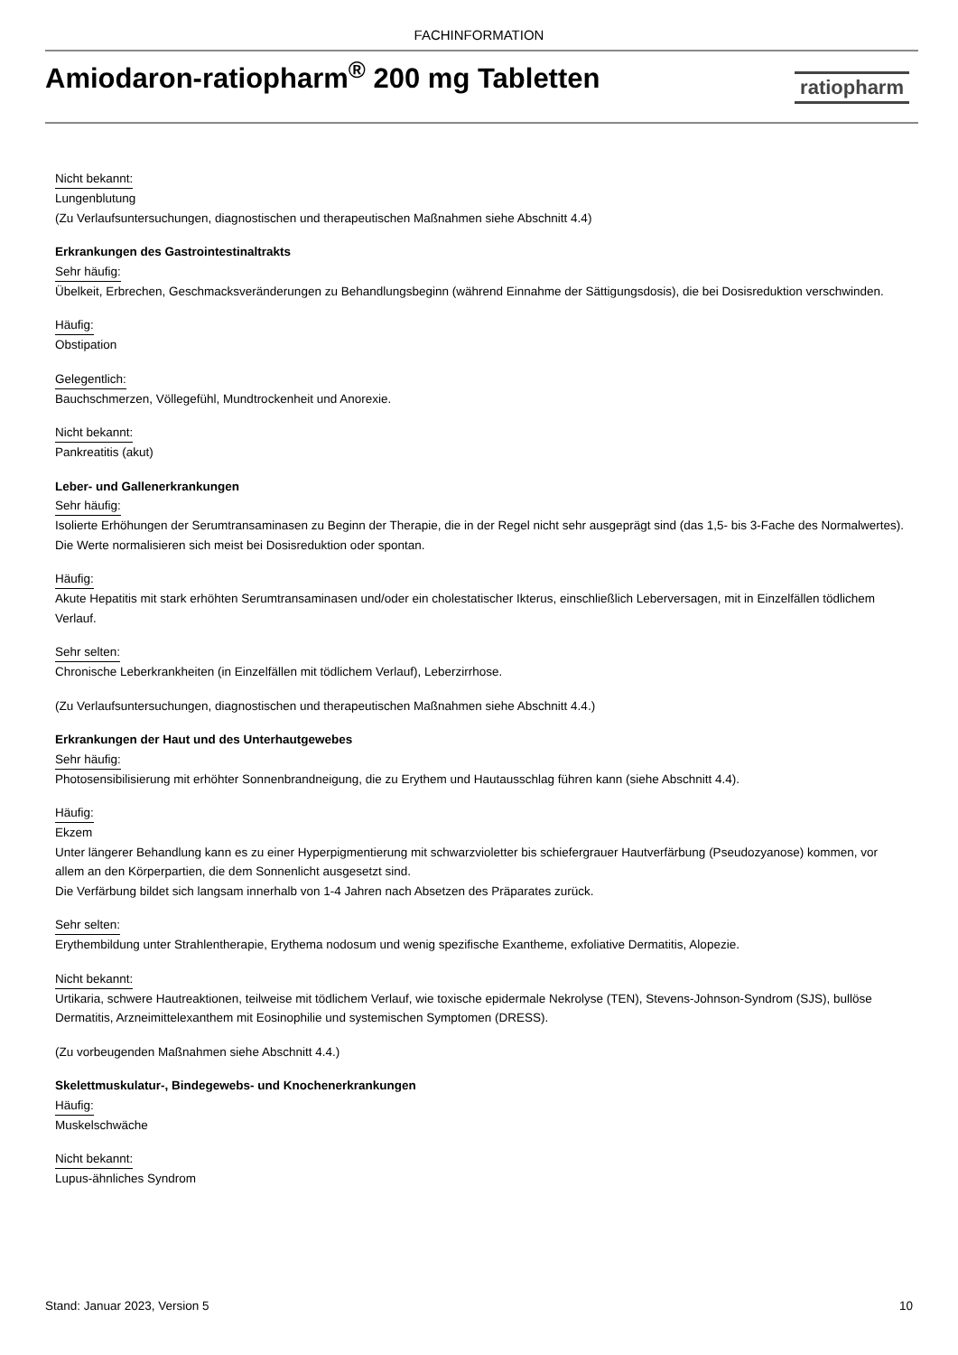FACHINFORMATION
Amiodaron-ratiopharm<sup>®</sup> 200 mg Tabletten
ratiopharm
Nicht bekannt:
Lungenblutung
(Zu Verlaufsuntersuchungen, diagnostischen und therapeutischen Maßnahmen siehe Abschnitt 4.4)
Erkrankungen des Gastrointestinaltrakts
Sehr häufig:
Übelkeit, Erbrechen, Geschmacksveränderungen zu Behandlungsbeginn (während Einnahme der Sättigungsdosis), die bei Dosisreduktion verschwinden.
Häufig:
Obstipation
Gelegentlich:
Bauchschmerzen, Völlegefühl, Mundtrockenheit und Anorexie.
Nicht bekannt:
Pankreatitis (akut)
Leber- und Gallenerkrankungen
Sehr häufig:
Isolierte Erhöhungen der Serumtransaminasen zu Beginn der Therapie, die in der Regel nicht sehr ausgeprägt sind (das 1,5- bis 3-Fache des Normalwertes). Die Werte normalisieren sich meist bei Dosisreduktion oder spontan.
Häufig:
Akute Hepatitis mit stark erhöhten Serumtransaminasen und/oder ein cholestatischer Ikterus, einschließlich Leberversagen, mit in Einzelfällen tödlichem Verlauf.
Sehr selten:
Chronische Leberkrankheiten (in Einzelfällen mit tödlichem Verlauf), Leberzirrhose.
(Zu Verlaufsuntersuchungen, diagnostischen und therapeutischen Maßnahmen siehe Abschnitt 4.4.)
Erkrankungen der Haut und des Unterhautgewebes
Sehr häufig:
Photosensibilisierung mit erhöhter Sonnenbrandneigung, die zu Erythem und Hautausschlag führen kann (siehe Abschnitt 4.4).
Häufig:
Ekzem
Unter längerer Behandlung kann es zu einer Hyperpigmentierung mit schwarzvioletter bis schiefergrauer Hautverfärbung (Pseudozyanose) kommen, vor allem an den Körperpartien, die dem Sonnenlicht ausgesetzt sind.
Die Verfärbung bildet sich langsam innerhalb von 1-4 Jahren nach Absetzen des Präparates zurück.
Sehr selten:
Erythembildung unter Strahlentherapie, Erythema nodosum und wenig spezifische Exantheme, exfoliative Dermatitis, Alopezie.
Nicht bekannt:
Urtikaria, schwere Hautreaktionen, teilweise mit tödlichem Verlauf, wie toxische epidermale Nekrolyse (TEN), Stevens-Johnson-Syndrom (SJS), bullöse Dermatitis, Arzneimittelexanthem mit Eosinophilie und systemischen Symptomen (DRESS).
(Zu vorbeugenden Maßnahmen siehe Abschnitt 4.4.)
Skelettmuskulatur-, Bindegewebs- und Knochenerkrankungen
Häufig:
Muskelschwäche
Nicht bekannt:
Lupus-ähnliches Syndrom
Stand: Januar 2023, Version 5 10